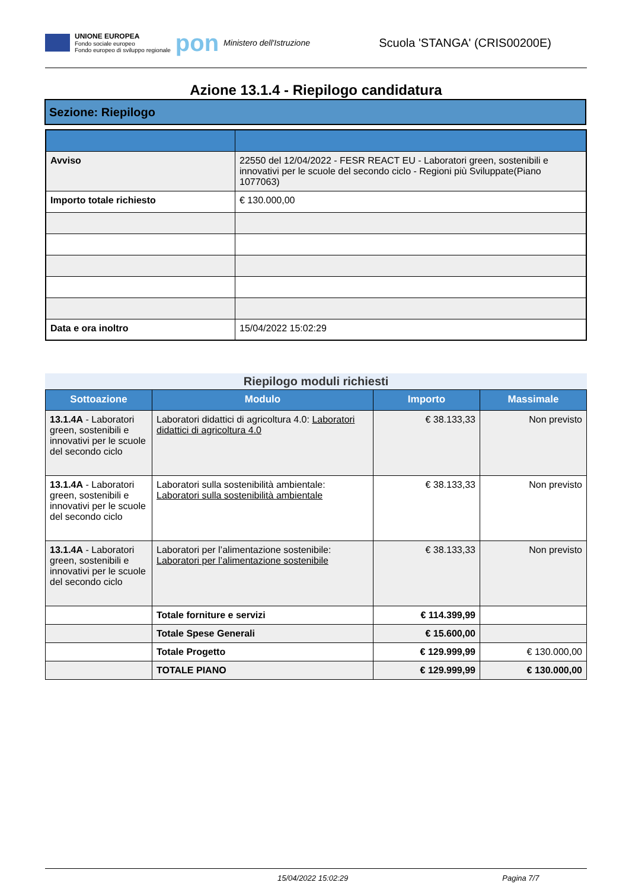UNIONE EUROPEA
Fondo sociale europeo
Fondo europeo di sviluppo regionale
pon
Ministero dell'Istruzione
Scuola 'STANGA' (CRIS00200E)
Azione 13.1.4 - Riepilogo candidatura
Sezione: Riepilogo
| Avviso | 22550 del 12/04/2022 - FESR REACT EU - Laboratori green, sostenibili e innovativi per le scuole del secondo ciclo - Regioni più Sviluppate(Piano 1077063) |
| Importo totale richiesto | € 130.000,00 |
| Data e ora inoltro | 15/04/2022 15:02:29 |
Riepilogo moduli richiesti
| Sottoazione | Modulo | Importo | Massimale |
| --- | --- | --- | --- |
| 13.1.4A - Laboratori green, sostenibili e innovativi per le scuole del secondo ciclo | Laboratori didattici di agricoltura 4.0: Laboratori didattici di agricoltura 4.0 | € 38.133,33 | Non previsto |
| 13.1.4A - Laboratori green, sostenibili e innovativi per le scuole del secondo ciclo | Laboratori sulla sostenibilità ambientale: Laboratori sulla sostenibilità ambientale | € 38.133,33 | Non previsto |
| 13.1.4A - Laboratori green, sostenibili e innovativi per le scuole del secondo ciclo | Laboratori per l’alimentazione sostenibile: Laboratori per l’alimentazione sostenibile | € 38.133,33 | Non previsto |
| | Totale forniture e servizi | € 114.399,99 | |
| | Totale Spese Generali | € 15.600,00 | |
| | Totale Progetto | € 129.999,99 | € 130.000,00 |
| | TOTALE PIANO | € 129.999,99 | € 130.000,00 |
15/04/2022 15:02:29 Pagina 7/7